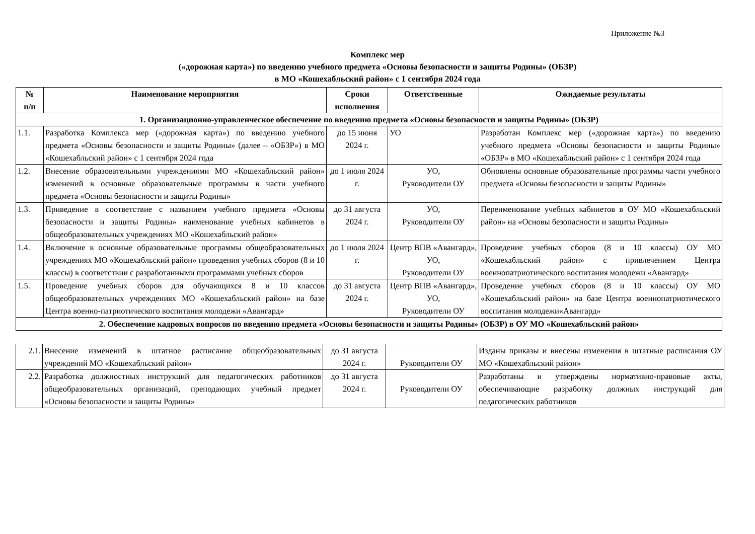Приложение №3
Комплекс мер
(«дорожная карта») по введению учебного предмета «Основы безопасности и защиты Родины» (ОБЗР)
в МО «Кошехабльский район» с 1 сентября 2024 года
| № п/п | Наименование мероприятия | Сроки исполнения | Ответственные | Ожидаемые результаты |
| --- | --- | --- | --- | --- |
| 1. Организационно-управленческое обеспечение по введению предмета «Основы безопасности и защиты Родины» (ОБЗР) | | | | |
| 1.1. | Разработка Комплекса мер («дорожная карта») по введению учебного предмета «Основы безопасности и защиты Родины» (далее – «ОБЗР») в МО «Кошехабльский район» с 1 сентября 2024 года | до 15 июня 2024 г. | УО | Разработан Комплекс мер («дорожная карта») по введению учебного предмета «Основы безопасности и защиты Родины» «ОБЗР» в МО «Кошехабльский район» с 1 сентября 2024 года |
| 1.2. | Внесение образовательными учреждениями МО «Кошехабльский район» изменений в основные образовательные программы в части учебного предмета «Основы безопасности и защиты Родины» | до 1 июля 2024 г. | УО, Руководители ОУ | Обновлены основные образовательные программы части учебного предмета «Основы безопасности и защиты Родины» |
| 1.3. | Приведение в соответствие с названием учебного предмета «Основы безопасности и защиты Родины» наименование учебных кабинетов в общеобразовательных учреждениях МО «Кошехабльский район» | до 31 августа 2024 г. | УО, Руководители ОУ | Переименование учебных кабинетов в ОУ МО «Кошехабльский район» на «Основы безопасности и защиты Родины» |
| 1.4. | Включение в основные образовательные программы общеобразовательных учреждениях МО «Кошехабльский район» проведения учебных сборов (8 и 10 классы) в соответствии с разработанными программами учебных сборов | до 1 июля 2024 г. | Центр ВПВ «Авангард», УО, Руководители ОУ | Проведение учебных сборов (8 и 10 классы) ОУ МО «Кошехабльский район» с привлечением Центра военнопатриотического воспитания молодежи «Авангард» |
| 1.5. | Проведение учебных сборов для обучающихся 8 и 10 классов общеобразовательных учреждениях МО «Кошехабльский район» на базе Центра военно-патриотического воспитания молодежи «Авангард» | до 31 августа 2024 г. | Центр ВПВ «Авангард», УО, Руководители ОУ | Проведение учебных сборов (8 и 10 классы) ОУ МО «Кошехабльский район» на базе Центра военнопатриотического воспитания молодежи«Авангард» |
| 2. Обеспечение кадровых вопросов по введению предмета «Основы безопасности и защиты Родины» (ОБЗР) в ОУ МО «Кошехабльский район» | | | | |
| 2.1. | Внесение изменений в штатное расписание общеобразовательных учреждений МО «Кошехабльский район» | до 31 августа 2024 г. | Руководители ОУ | Изданы приказы и внесены изменения в штатные расписания ОУ МО «Кошехабльский район» |
| 2.2. | Разработка должностных инструкций для педагогических работников общеобразовательных организаций, преподающих учебный предмет «Основы безопасности и защиты Родины» | до 31 августа 2024 г. | Руководители ОУ | Разработаны и утверждены нормативно-правовые акты, обеспечивающие разработку должных инструкций для педагогических работников |